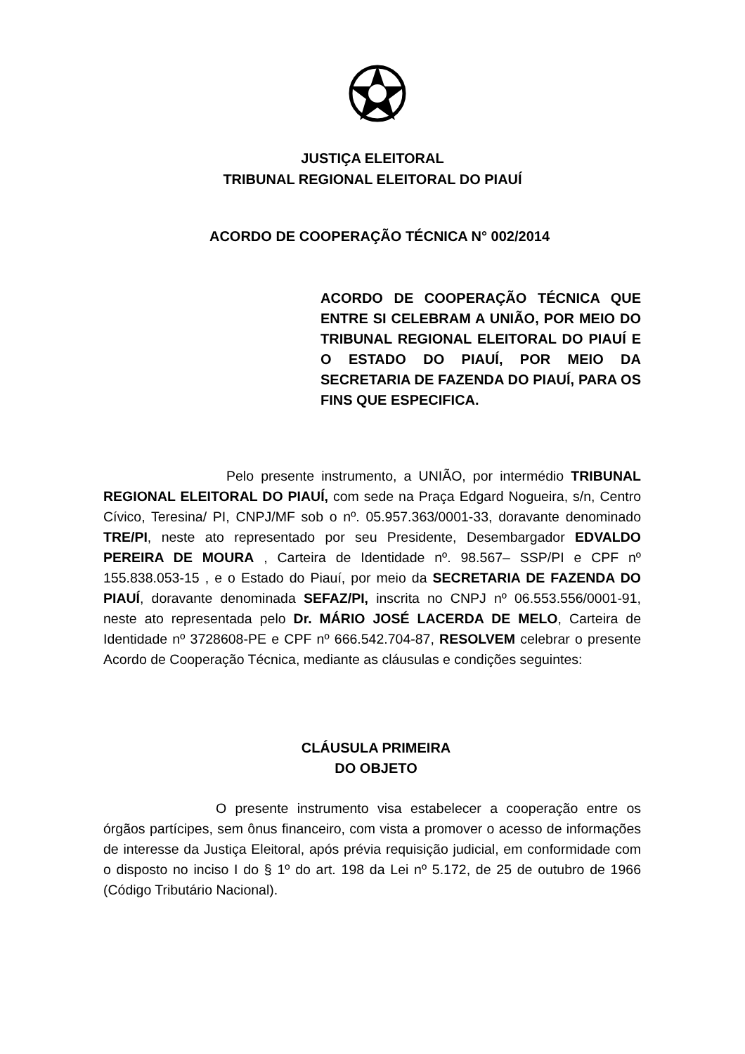JUSTIÇA ELEITORAL
TRIBUNAL REGIONAL ELEITORAL DO PIAUÍ
ACORDO DE COOPERAÇÃO TÉCNICA N° 002/2014
ACORDO DE COOPERAÇÃO TÉCNICA QUE ENTRE SI CELEBRAM A UNIÃO, POR MEIO DO TRIBUNAL REGIONAL ELEITORAL DO PIAUÍ E O ESTADO DO PIAUÍ, POR MEIO DA SECRETARIA DE FAZENDA DO PIAUÍ, PARA OS FINS QUE ESPECIFICA.
Pelo presente instrumento, a UNIÃO, por intermédio TRIBUNAL REGIONAL ELEITORAL DO PIAUÍ, com sede na Praça Edgard Nogueira, s/n, Centro Cívico, Teresina/ PI, CNPJ/MF sob o nº. 05.957.363/0001-33, doravante denominado TRE/PI, neste ato representado por seu Presidente, Desembargador EDVALDO PEREIRA DE MOURA , Carteira de Identidade nº. 98.567– SSP/PI e CPF nº 155.838.053-15 , e o Estado do Piauí, por meio da SECRETARIA DE FAZENDA DO PIAUÍ, doravante denominada SEFAZ/PI, inscrita no CNPJ nº 06.553.556/0001-91, neste ato representada pelo Dr. MÁRIO JOSÉ LACERDA DE MELO, Carteira de Identidade nº 3728608-PE e CPF nº 666.542.704-87, RESOLVEM celebrar o presente Acordo de Cooperação Técnica, mediante as cláusulas e condições seguintes:
CLÁUSULA PRIMEIRA
DO OBJETO
O presente instrumento visa estabelecer a cooperação entre os órgãos partícipes, sem ônus financeiro, com vista a promover o acesso de informações de interesse da Justiça Eleitoral, após prévia requisição judicial, em conformidade com o disposto no inciso I do § 1º do art. 198 da Lei nº 5.172, de 25 de outubro de 1966 (Código Tributário Nacional).